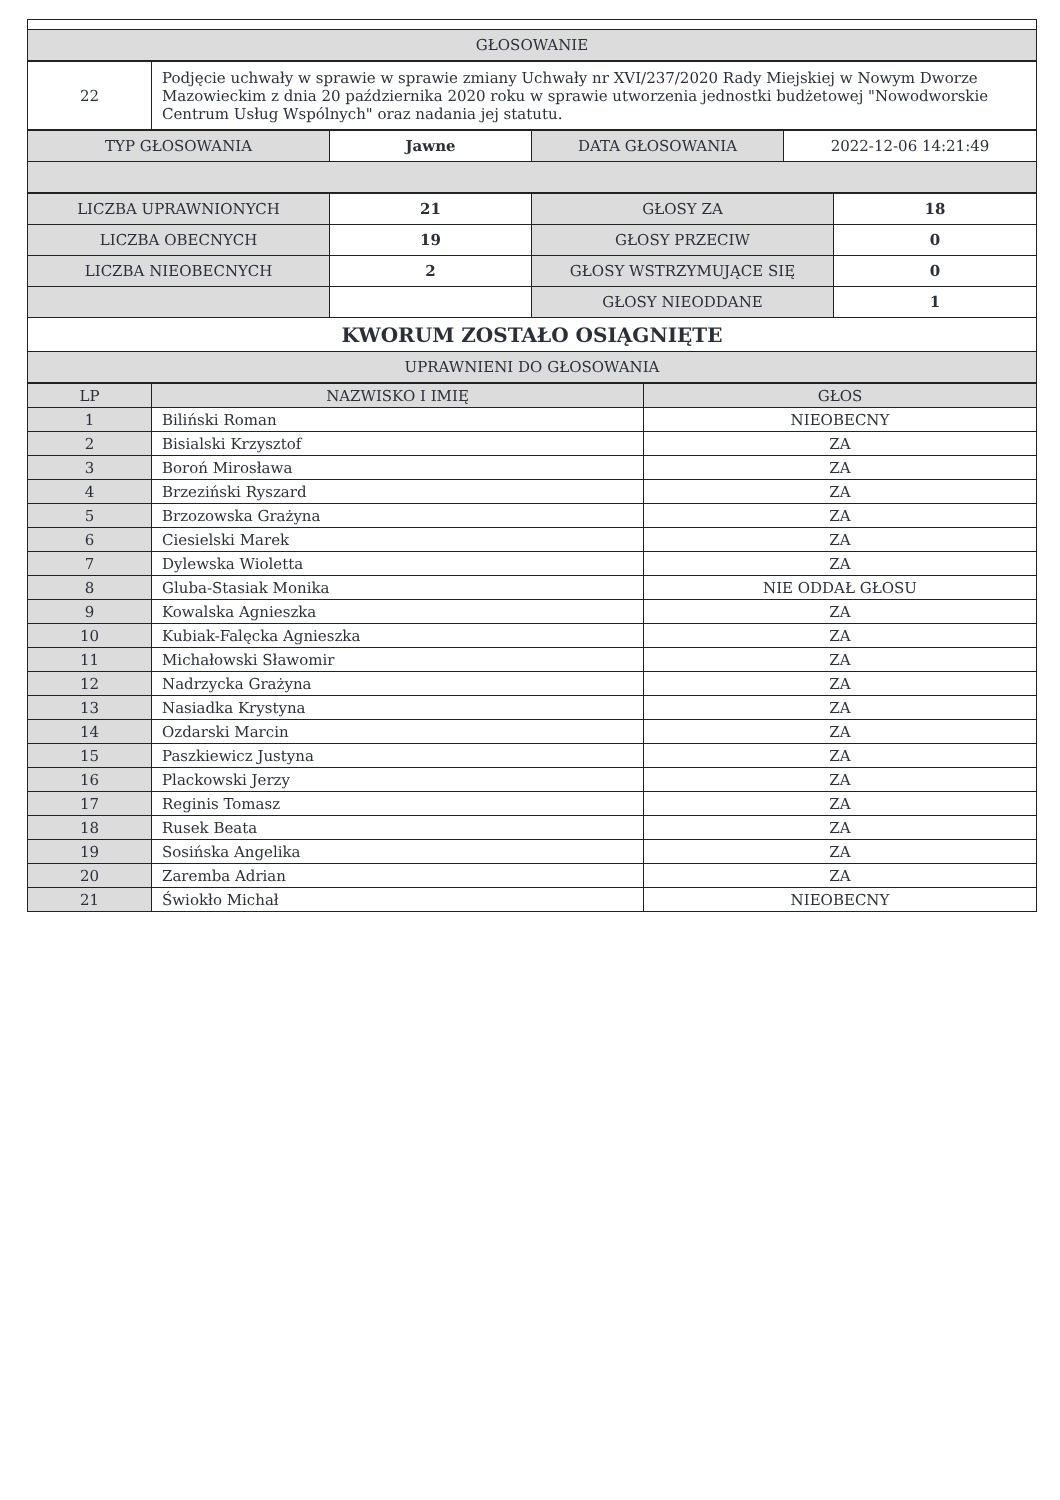| GŁOSOWANIE |
| --- |
| 22 | Podjęcie uchwały w sprawie w sprawie zmiany Uchwały nr XVI/237/2020 Rady Miejskiej w Nowym Dworze Mazowieckim z dnia 20 października 2020 roku w sprawie utworzenia jednostki budżetowej "Nowodworskie Centrum Usług Wspólnych" oraz nadania jej statutu. |
| TYP GŁOSOWANIA | Jawne | DATA GŁOSOWANIA | 2022-12-06 14:21:49 |
| LICZBA UPRAWNIONYCH | 21 | GŁOSY ZA | 18 |
| LICZBA OBECNYCH | 19 | GŁOSY PRZECIW | 0 |
| LICZBA NIEOBECNYCH | 2 | GŁOSY WSTRZYMUJĄCE SIĘ | 0 |
| | | GŁOSY NIEODDANE | 1 |
| KWORUM ZOSTAŁO OSIĄGNIĘTE | | | |
| UPRAWNIENI DO GŁOSOWANIA | | | |
| LP | NAZWISKO I IMIĘ | GŁOS |
| --- | --- | --- |
| 1 | Biliński Roman | NIEOBECNY |
| 2 | Bisialski Krzysztof | ZA |
| 3 | Boroń Mirosława | ZA |
| 4 | Brzeziński Ryszard | ZA |
| 5 | Brzozowska Grażyna | ZA |
| 6 | Ciesielski Marek | ZA |
| 7 | Dylewska Wioletta | ZA |
| 8 | Gluba-Stasiak Monika | NIE ODDAŁ GŁOSU |
| 9 | Kowalska Agnieszka | ZA |
| 10 | Kubiak-Falęcka Agnieszka | ZA |
| 11 | Michałowski Sławomir | ZA |
| 12 | Nadrzycka Grażyna | ZA |
| 13 | Nasiadka Krystyna | ZA |
| 14 | Ozdarski Marcin | ZA |
| 15 | Paszkiewicz Justyna | ZA |
| 16 | Plackowski Jerzy | ZA |
| 17 | Reginis Tomasz | ZA |
| 18 | Rusek Beata | ZA |
| 19 | Sosińska Angelika | ZA |
| 20 | Zaremba Adrian | ZA |
| 21 | Świokło Michał | NIEOBECNY |